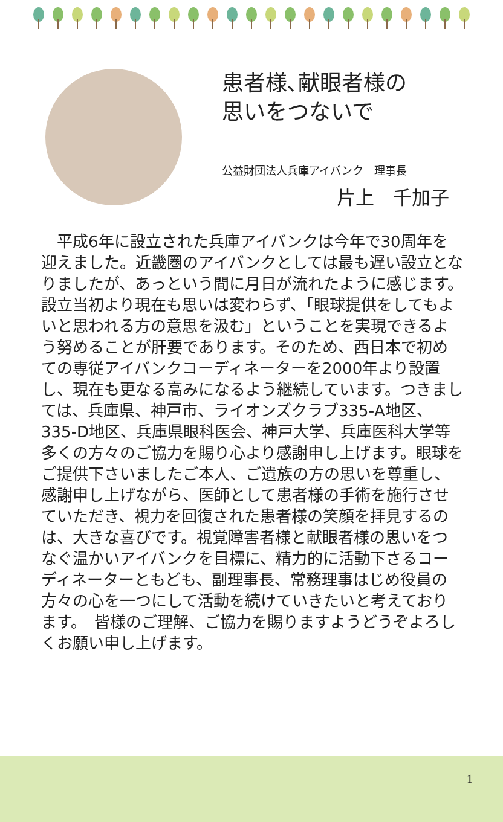患者様､献眼者様の
思いをつないで
公益財団法人兵庫アイバンク　理事長
片上　千加子
平成6年に設立された兵庫アイバンクは今年で30周年を迎えました。近畿圏のアイバンクとしては最も遅い設立となりましたが、あっという間に月日が流れたように感じます。設立当初より現在も思いは変わらず、「眼球提供をしてもよいと思われる方の意思を汲む」ということを実現できるよう努めることが肝要であります。そのため、西日本で初めての専従アイバンクコーディネーターを2000年より設置し、現在も更なる高みになるよう継続しています。つきましては、兵庫県、神戸市、ライオンズクラブ335-A地区、335-D地区、兵庫県眼科医会、神戸大学、兵庫医科大学等多くの方々のご協力を賜り心より感謝申し上げます。眼球をご提供下さいましたご本人、ご遺族の方の思いを尊重し、感謝申し上げながら、医師として患者様の手術を施行させていただき、視力を回復された患者様の笑顔を拝見するのは、大きな喜びです。視覚障害者様と献眼者様の思いをつなぐ温かいアイバンクを目標に、精力的に活動下さるコーディネーターともども、副理事長、常務理事はじめ役員の方々の心を一つにして活動を続けていきたいと考えております。　皆様のご理解、ご協力を賜りますようどうぞよろしくお願い申し上げます。
1